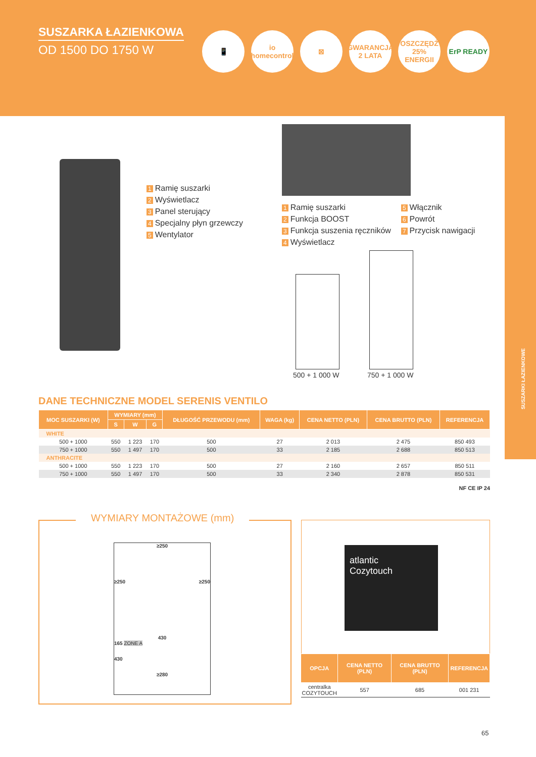SUSZARKA ŁAZIENKOWA
OD 1500 DO 1750 W
📱 io
homecontrol
⊠ GWARANCJA 2 LATA
OSZCZĘDŹ 25% ENERGII
ErP READY
SUSZARKI ŁAZIENKOWE
1 Ramię suszarki
2 Wyświetlacz
3 Panel sterujący
4 Specjalny płyn grzewczy
5 Wentylator
1 Ramię suszarki
2 Funkcja BOOST
3 Funkcja suszenia ręczników
4 Wyświetlacz
5 Włącznik
6 Powrót
7 Przycisk nawigacji
500 + 1 000 W 750 + 1 000 W
DANE TECHNICZNE MODEL SERENIS VENTILO
| MOC SUSZARKI (W) | WYMIARY (mm) | | | DŁUGOŚĆ PRZEWODU (mm) | WAGA (kg) | CENA NETTO (PLN) | CENA BRUTTO (PLN) | REFERENCJA |
| --- | --- | --- | --- | --- | --- | --- | --- | --- |
| | S | W | G | | | | | |
| WHITE | | | | | | | | |
| 500 + 1000 | 550 | 1 223 | 170 | 500 | 27 | 2 013 | 2 475 | 850 493 |
| 750 + 1000 | 550 | 1 497 | 170 | 500 | 33 | 2 185 | 2 688 | 850 513 |
| ANTHRACITE | | | | | | | | |
| 500 + 1000 | 550 | 1 223 | 170 | 500 | 27 | 2 160 | 2 657 | 850 511 |
| 750 + 1000 | 550 | 1 497 | 170 | 500 | 33 | 2 340 | 2 878 | 850 531 |
NF CE IP 24
WYMIARY MONTAŻOWE (mm)
≥250
≥250 ≥250
430
165 ZONE A
430
≥280
atlantic
Cozytouch
| OPCJA | CENA NETTO (PLN) | CENA BRUTTO (PLN) | REFERENCJA |
| --- | --- | --- | --- |
| centralka COZYTOUCH | 557 | 685 | 001 231 |
65